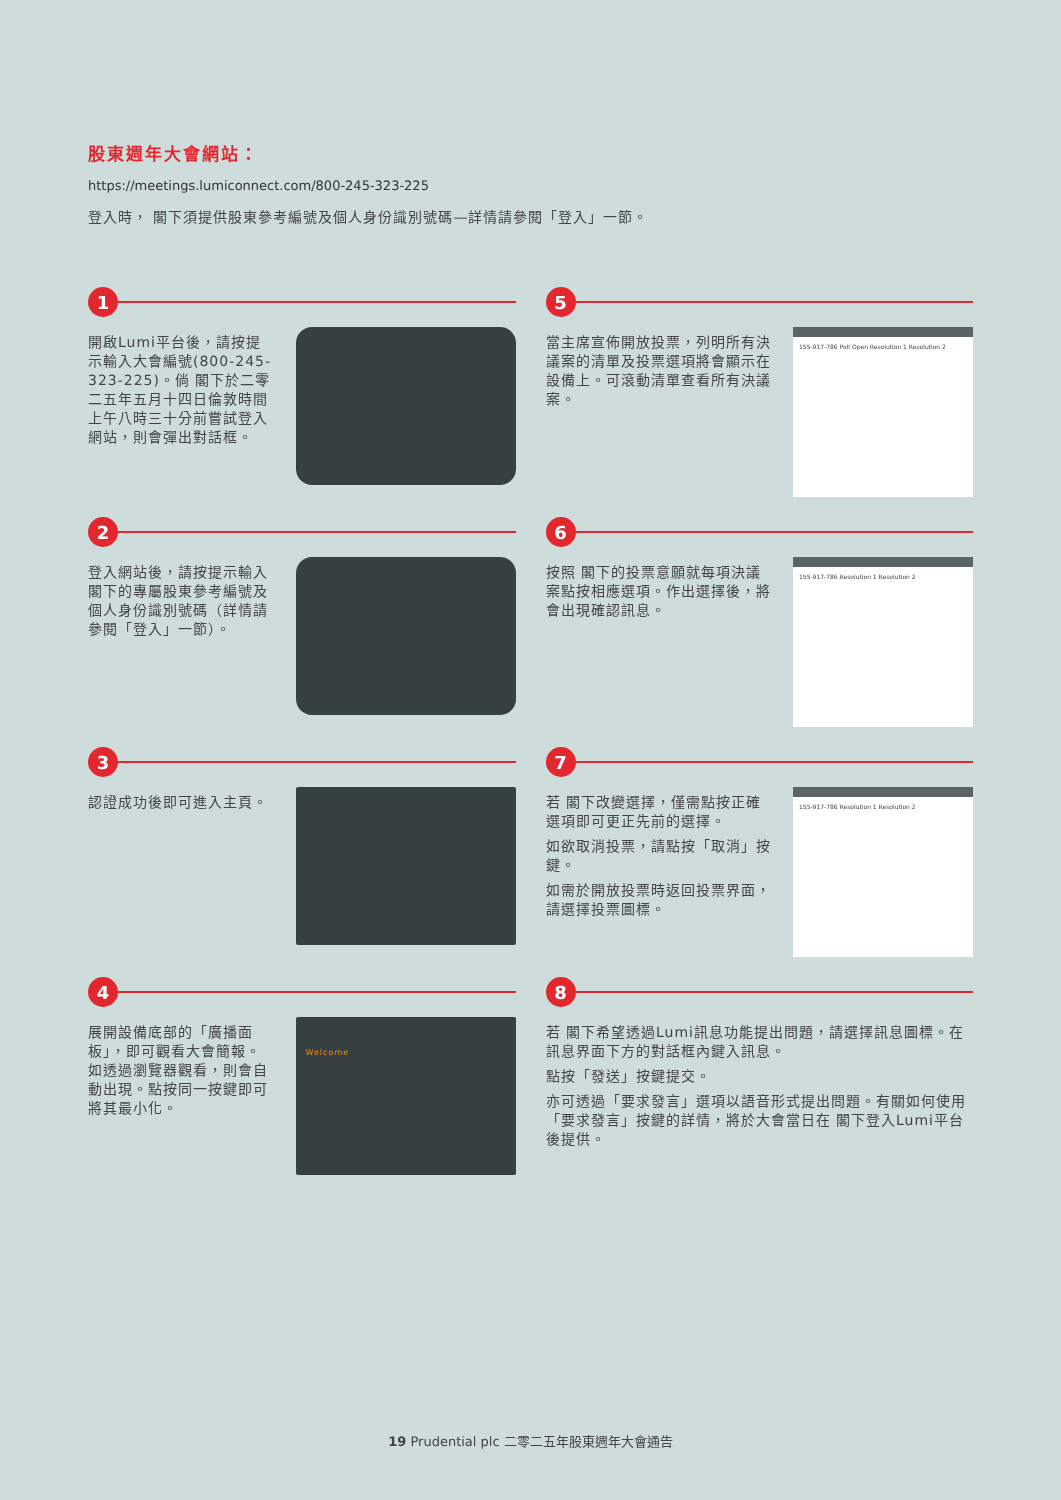股東週年大會網站：
https://meetings.lumiconnect.com/800-245-323-225
登入時， 閣下須提供股東參考編號及個人身份識別號碼—詳情請參閱「登入」一節。
1
開啟Lumi平台後，請按提示輸入大會編號(800-245-323-225)。倘 閣下於二零二五年五月十四日倫敦時間上午八時三十分前嘗試登入網站，則會彈出對話框。
5
當主席宣佈開放投票，列明所有決議案的清單及投票選項將會顯示在設備上。可滾動清單查看所有決議案。
155-917-786 Poll Open Resolution 1 Resolution 2
2
登入網站後，請按提示輸入 閣下的專屬股東參考編號及個人身份識別號碼（詳情請參閱「登入」一節）。
6
按照 閣下的投票意願就每項決議案點按相應選項。作出選擇後，將會出現確認訊息。
155-917-786 Resolution 1 Resolution 2
3
認證成功後即可進入主頁。
7
若 閣下改變選擇，僅需點按正確選項即可更正先前的選擇。
如欲取消投票，請點按「取消」按鍵。
如需於開放投票時返回投票界面，請選擇投票圖標。
155-917-786 Resolution 1 Resolution 2
4
展開設備底部的「廣播面板」，即可觀看大會簡報。如透過瀏覽器觀看，則會自動出現。點按同一按鍵即可將其最小化。
Welcome
8
若 閣下希望透過Lumi訊息功能提出問題，請選擇訊息圖標。在訊息界面下方的對話框內鍵入訊息。
點按「發送」按鍵提交。
亦可透過「要求發言」選項以語音形式提出問題。有關如何使用「要求發言」按鍵的詳情，將於大會當日在 閣下登入Lumi平台後提供。
19 Prudential plc 二零二五年股東週年大會通告